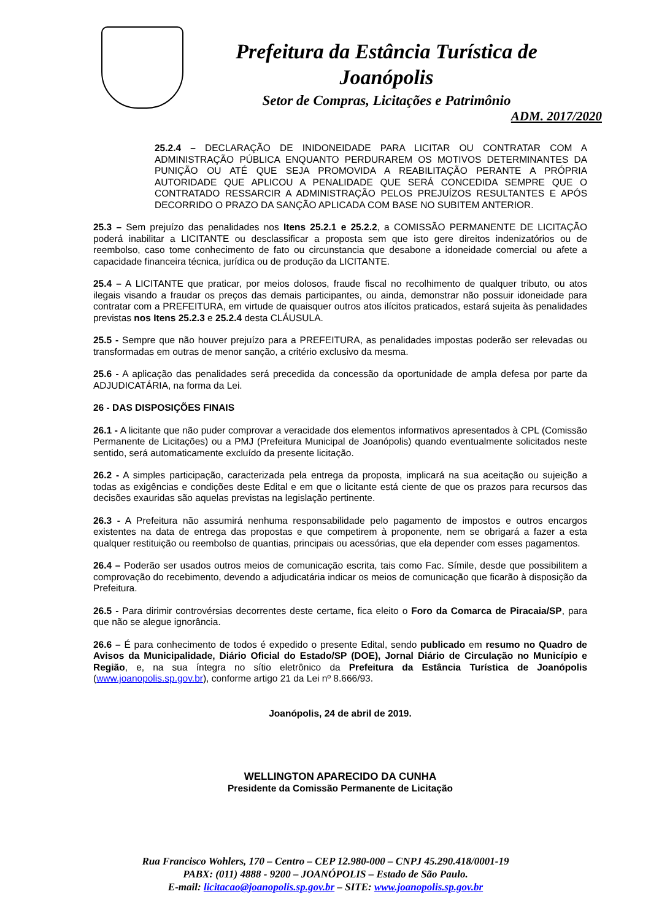Prefeitura da Estância Turística de
Joanópolis
Setor de Compras, Licitações e Patrimônio
ADM. 2017/2020
25.2.4 – DECLARAÇÃO DE INIDONEIDADE PARA LICITAR OU CONTRATAR COM A ADMINISTRAÇÃO PÚBLICA ENQUANTO PERDURAREM OS MOTIVOS DETERMINANTES DA PUNIÇÃO OU ATÉ QUE SEJA PROMOVIDA A REABILITAÇÃO PERANTE A PRÓPRIA AUTORIDADE QUE APLICOU A PENALIDADE QUE SERÁ CONCEDIDA SEMPRE QUE O CONTRATADO RESSARCIR A ADMINISTRAÇÃO PELOS PREJUÍZOS RESULTANTES E APÓS DECORRIDO O PRAZO DA SANÇÃO APLICADA COM BASE NO SUBITEM ANTERIOR.
25.3 – Sem prejuízo das penalidades nos Itens 25.2.1 e 25.2.2, a COMISSÃO PERMANENTE DE LICITAÇÃO poderá inabilitar a LICITANTE ou desclassificar a proposta sem que isto gere direitos indenizatórios ou de reembolso, caso tome conhecimento de fato ou circunstancia que desabone a idoneidade comercial ou afete a capacidade financeira técnica, jurídica ou de produção da LICITANTE.
25.4 – A LICITANTE que praticar, por meios dolosos, fraude fiscal no recolhimento de qualquer tributo, ou atos ilegais visando a fraudar os preços das demais participantes, ou ainda, demonstrar não possuir idoneidade para contratar com a PREFEITURA, em virtude de quaisquer outros atos ilícitos praticados, estará sujeita às penalidades previstas nos Itens 25.2.3 e 25.2.4 desta CLÁUSULA.
25.5 - Sempre que não houver prejuízo para a PREFEITURA, as penalidades impostas poderão ser relevadas ou transformadas em outras de menor sanção, a critério exclusivo da mesma.
25.6 - A aplicação das penalidades será precedida da concessão da oportunidade de ampla defesa por parte da ADJUDICATÁRIA, na forma da Lei.
26 - DAS DISPOSIÇÕES FINAIS
26.1 - A licitante que não puder comprovar a veracidade dos elementos informativos apresentados à CPL (Comissão Permanente de Licitações) ou a PMJ (Prefeitura Municipal de Joanópolis) quando eventualmente solicitados neste sentido, será automaticamente excluído da presente licitação.
26.2 - A simples participação, caracterizada pela entrega da proposta, implicará na sua aceitação ou sujeição a todas as exigências e condições deste Edital e em que o licitante está ciente de que os prazos para recursos das decisões exauridas são aquelas previstas na legislação pertinente.
26.3 - A Prefeitura não assumirá nenhuma responsabilidade pelo pagamento de impostos e outros encargos existentes na data de entrega das propostas e que competirem à proponente, nem se obrigará a fazer a esta qualquer restituição ou reembolso de quantias, principais ou acessórias, que ela depender com esses pagamentos.
26.4 – Poderão ser usados outros meios de comunicação escrita, tais como Fac. Símile, desde que possibilitem a comprovação do recebimento, devendo a adjudicatária indicar os meios de comunicação que ficarão à disposição da Prefeitura.
26.5 - Para dirimir controvérsias decorrentes deste certame, fica eleito o Foro da Comarca de Piracaia/SP, para que não se alegue ignorância.
26.6 – É para conhecimento de todos é expedido o presente Edital, sendo publicado em resumo no Quadro de Avisos da Municipalidade, Diário Oficial do Estado/SP (DOE), Jornal Diário de Circulação no Município e Região, e, na sua íntegra no sítio eletrônico da Prefeitura da Estância Turística de Joanópolis (www.joanopolis.sp.gov.br), conforme artigo 21 da Lei nº 8.666/93.
Joanópolis, 24 de abril de 2019.
WELLINGTON APARECIDO DA CUNHA
Presidente da Comissão Permanente de Licitação
Rua Francisco Wohlers, 170 – Centro – CEP 12.980-000 – CNPJ 45.290.418/0001-19
PABX: (011) 4888 - 9200 – JOANÓPOLIS – Estado de São Paulo.
E-mail: licitacao@joanopolis.sp.gov.br – SITE: www.joanopolis.sp.gov.br